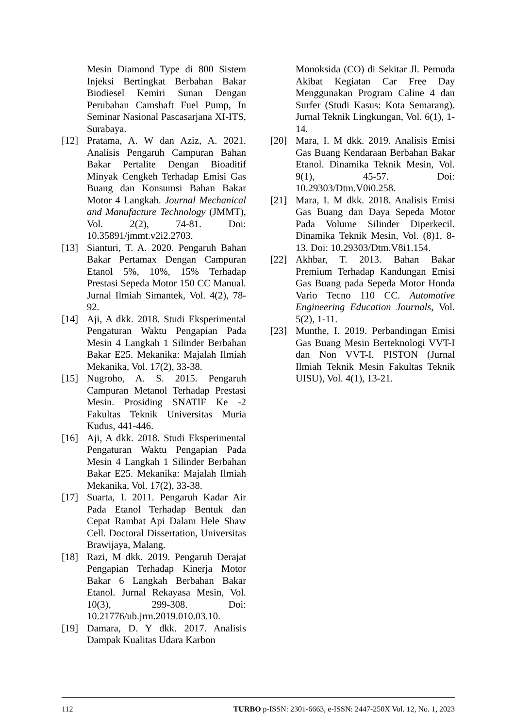Mesin Diamond Type di 800 Sistem Injeksi Bertingkat Berbahan Bakar Biodiesel Kemiri Sunan Dengan Perubahan Camshaft Fuel Pump, In Seminar Nasional Pascasarjana XI-ITS, Surabaya.
[12] Pratama, A. W dan Aziz, A. 2021. Analisis Pengaruh Campuran Bahan Bakar Pertalite Dengan Bioaditif Minyak Cengkeh Terhadap Emisi Gas Buang dan Konsumsi Bahan Bakar Motor 4 Langkah. Journal Mechanical and Manufacture Technology (JMMT), Vol. 2(2), 74-81. Doi: 10.35891/jmmt.v2i2.2703.
[13] Sianturi, T. A. 2020. Pengaruh Bahan Bakar Pertamax Dengan Campuran Etanol 5%, 10%, 15% Terhadap Prestasi Sepeda Motor 150 CC Manual. Jurnal Ilmiah Simantek, Vol. 4(2), 78-92.
[14] Aji, A dkk. 2018. Studi Eksperimental Pengaturan Waktu Pengapian Pada Mesin 4 Langkah 1 Silinder Berbahan Bakar E25. Mekanika: Majalah Ilmiah Mekanika, Vol. 17(2), 33-38.
[15] Nugroho, A. S. 2015. Pengaruh Campuran Metanol Terhadap Prestasi Mesin. Prosiding SNATIF Ke -2 Fakultas Teknik Universitas Muria Kudus, 441-446.
[16] Aji, A dkk. 2018. Studi Eksperimental Pengaturan Waktu Pengapian Pada Mesin 4 Langkah 1 Silinder Berbahan Bakar E25. Mekanika: Majalah Ilmiah Mekanika, Vol. 17(2), 33-38.
[17] Suarta, I. 2011. Pengaruh Kadar Air Pada Etanol Terhadap Bentuk dan Cepat Rambat Api Dalam Hele Shaw Cell. Doctoral Dissertation, Universitas Brawijaya, Malang.
[18] Razi, M dkk. 2019. Pengaruh Derajat Pengapian Terhadap Kinerja Motor Bakar 6 Langkah Berbahan Bakar Etanol. Jurnal Rekayasa Mesin, Vol. 10(3), 299-308. Doi: 10.21776/ub.jrm.2019.010.03.10.
[19] Damara, D. Y dkk. 2017. Analisis Dampak Kualitas Udara Karbon
Monoksida (CO) di Sekitar Jl. Pemuda Akibat Kegiatan Car Free Day Menggunakan Program Caline 4 dan Surfer (Studi Kasus: Kota Semarang). Jurnal Teknik Lingkungan, Vol. 6(1), 1-14.
[20] Mara, I. M dkk. 2019. Analisis Emisi Gas Buang Kendaraan Berbahan Bakar Etanol. Dinamika Teknik Mesin, Vol. 9(1), 45-57. Doi: 10.29303/Dtm.V0i0.258.
[21] Mara, I. M dkk. 2018. Analisis Emisi Gas Buang dan Daya Sepeda Motor Pada Volume Silinder Diperkecil. Dinamika Teknik Mesin, Vol. (8)1, 8-13. Doi: 10.29303/Dtm.V8i1.154.
[22] Akhbar, T. 2013. Bahan Bakar Premium Terhadap Kandungan Emisi Gas Buang pada Sepeda Motor Honda Vario Tecno 110 CC. Automotive Engineering Education Journals, Vol. 5(2), 1-11.
[23] Munthe, I. 2019. Perbandingan Emisi Gas Buang Mesin Berteknologi VVT-I dan Non VVT-I. PISTON (Jurnal Ilmiah Teknik Mesin Fakultas Teknik UISU), Vol. 4(1), 13-21.
112 TURBO p-ISSN: 2301-6663, e-ISSN: 2447-250X Vol. 12, No. 1, 2023